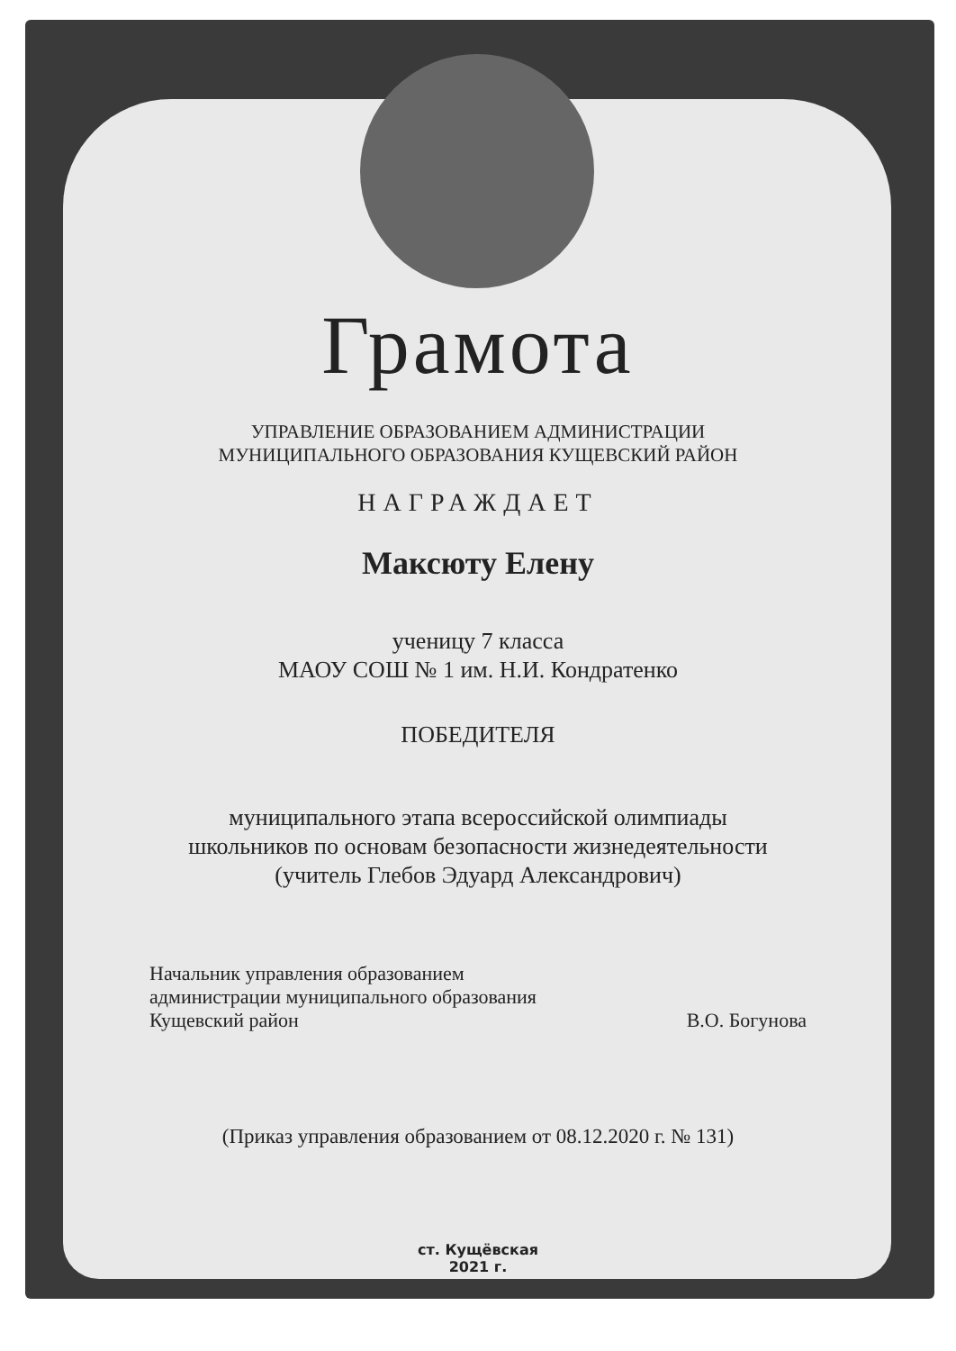Грамота
УПРАВЛЕНИЕ ОБРАЗОВАНИЕМ АДМИНИСТРАЦИИ
МУНИЦИПАЛЬНОГО ОБРАЗОВАНИЯ КУЩЕВСКИЙ РАЙОН
НАГРАЖДАЕТ
Максюту Елену
ученицу 7 класса
МАОУ СОШ № 1 им. Н.И. Кондратенко
ПОБЕДИТЕЛЯ
муниципального этапа всероссийской олимпиады
школьников по основам безопасности жизнедеятельности
(учитель Глебов Эдуард Александрович)
Начальник управления образованием
администрации муниципального образования
Кущевский район
В.О. Богунова
(Приказ управления образованием от 08.12.2020 г. № 131)
ст. Кущёвская
2021 г.